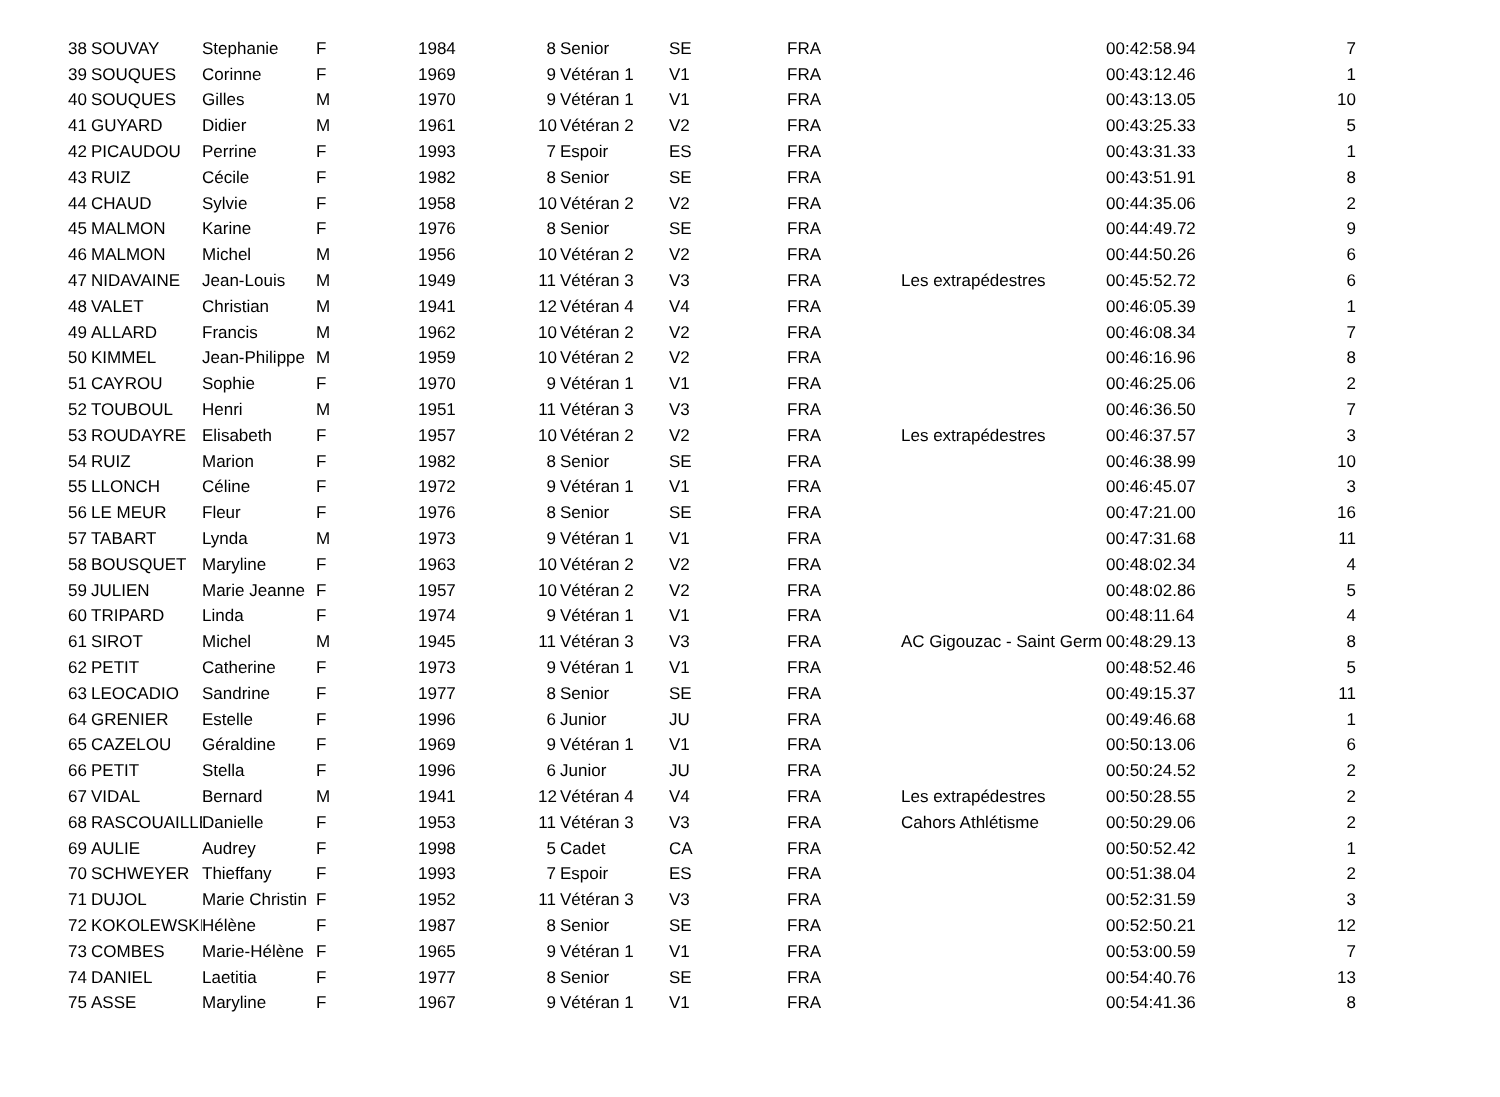| 38 | SOUVAY | Stephanie | F | 1984 | 8 | Senior | SE | FRA | | 00:42:58.94 | 7 |
| 39 | SOUQUES | Corinne | F | 1969 | 9 | Vétéran 1 | V1 | FRA | | 00:43:12.46 | 1 |
| 40 | SOUQUES | Gilles | M | 1970 | 9 | Vétéran 1 | V1 | FRA | | 00:43:13.05 | 10 |
| 41 | GUYARD | Didier | M | 1961 | 10 | Vétéran 2 | V2 | FRA | | 00:43:25.33 | 5 |
| 42 | PICAUDOU | Perrine | F | 1993 | 7 | Espoir | ES | FRA | | 00:43:31.33 | 1 |
| 43 | RUIZ | Cécile | F | 1982 | 8 | Senior | SE | FRA | | 00:43:51.91 | 8 |
| 44 | CHAUD | Sylvie | F | 1958 | 10 | Vétéran 2 | V2 | FRA | | 00:44:35.06 | 2 |
| 45 | MALMON | Karine | F | 1976 | 8 | Senior | SE | FRA | | 00:44:49.72 | 9 |
| 46 | MALMON | Michel | M | 1956 | 10 | Vétéran 2 | V2 | FRA | | 00:44:50.26 | 6 |
| 47 | NIDAVAINE | Jean-Louis | M | 1949 | 11 | Vétéran 3 | V3 | FRA | Les extrapédestres | 00:45:52.72 | 6 |
| 48 | VALET | Christian | M | 1941 | 12 | Vétéran 4 | V4 | FRA | | 00:46:05.39 | 1 |
| 49 | ALLARD | Francis | M | 1962 | 10 | Vétéran 2 | V2 | FRA | | 00:46:08.34 | 7 |
| 50 | KIMMEL | Jean-Philippe | M | 1959 | 10 | Vétéran 2 | V2 | FRA | | 00:46:16.96 | 8 |
| 51 | CAYROU | Sophie | F | 1970 | 9 | Vétéran 1 | V1 | FRA | | 00:46:25.06 | 2 |
| 52 | TOUBOUL | Henri | M | 1951 | 11 | Vétéran 3 | V3 | FRA | | 00:46:36.50 | 7 |
| 53 | ROUDAYRE | Elisabeth | F | 1957 | 10 | Vétéran 2 | V2 | FRA | Les extrapédestres | 00:46:37.57 | 3 |
| 54 | RUIZ | Marion | F | 1982 | 8 | Senior | SE | FRA | | 00:46:38.99 | 10 |
| 55 | LLONCH | Céline | F | 1972 | 9 | Vétéran 1 | V1 | FRA | | 00:46:45.07 | 3 |
| 56 | LE MEUR | Fleur | F | 1976 | 8 | Senior | SE | FRA | | 00:47:21.00 | 16 |
| 57 | TABART | Lynda | M | 1973 | 9 | Vétéran 1 | V1 | FRA | | 00:47:31.68 | 11 |
| 58 | BOUSQUET | Maryline | F | 1963 | 10 | Vétéran 2 | V2 | FRA | | 00:48:02.34 | 4 |
| 59 | JULIEN | Marie Jeanne | F | 1957 | 10 | Vétéran 2 | V2 | FRA | | 00:48:02.86 | 5 |
| 60 | TRIPARD | Linda | F | 1974 | 9 | Vétéran 1 | V1 | FRA | | 00:48:11.64 | 4 |
| 61 | SIROT | Michel | M | 1945 | 11 | Vétéran 3 | V3 | FRA | AC Gigouzac - Saint Germ | 00:48:29.13 | 8 |
| 62 | PETIT | Catherine | F | 1973 | 9 | Vétéran 1 | V1 | FRA | | 00:48:52.46 | 5 |
| 63 | LEOCADIO | Sandrine | F | 1977 | 8 | Senior | SE | FRA | | 00:49:15.37 | 11 |
| 64 | GRENIER | Estelle | F | 1996 | 6 | Junior | JU | FRA | | 00:49:46.68 | 1 |
| 65 | CAZELOU | Géraldine | F | 1969 | 9 | Vétéran 1 | V1 | FRA | | 00:50:13.06 | 6 |
| 66 | PETIT | Stella | F | 1996 | 6 | Junior | JU | FRA | | 00:50:24.52 | 2 |
| 67 | VIDAL | Bernard | M | 1941 | 12 | Vétéran 4 | V4 | FRA | Les extrapédestres | 00:50:28.55 | 2 |
| 68 | RASCOUAILLE | Danielle | F | 1953 | 11 | Vétéran 3 | V3 | FRA | Cahors Athlétisme | 00:50:29.06 | 2 |
| 69 | AULIE | Audrey | F | 1998 | 5 | Cadet | CA | FRA | | 00:50:52.42 | 1 |
| 70 | SCHWEYER | Thieffany | F | 1993 | 7 | Espoir | ES | FRA | | 00:51:38.04 | 2 |
| 71 | DUJOL | Marie Christin | F | 1952 | 11 | Vétéran 3 | V3 | FRA | | 00:52:31.59 | 3 |
| 72 | KOKOLEWSKI | Hélène | F | 1987 | 8 | Senior | SE | FRA | | 00:52:50.21 | 12 |
| 73 | COMBES | Marie-Hélène | F | 1965 | 9 | Vétéran 1 | V1 | FRA | | 00:53:00.59 | 7 |
| 74 | DANIEL | Laetitia | F | 1977 | 8 | Senior | SE | FRA | | 00:54:40.76 | 13 |
| 75 | ASSE | Maryline | F | 1967 | 9 | Vétéran 1 | V1 | FRA | | 00:54:41.36 | 8 |